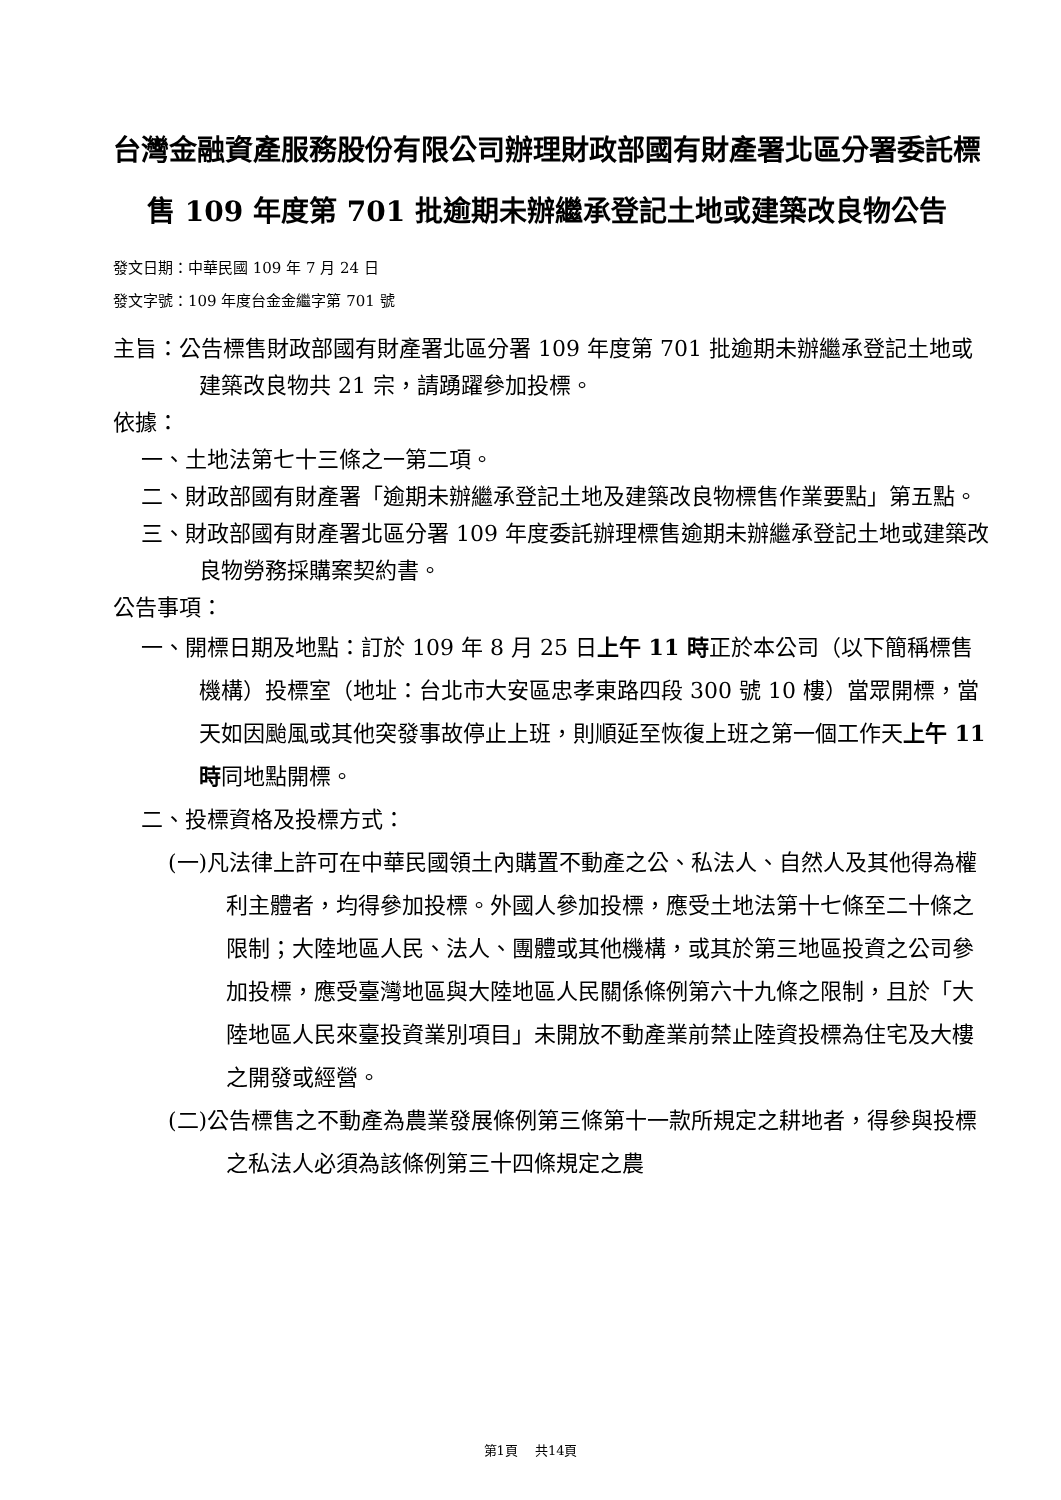台灣金融資產服務股份有限公司辦理財政部國有財產署北區分署委託標售 109 年度第 701 批逾期未辦繼承登記土地或建築改良物公告
發文日期：中華民國 109 年 7 月 24 日
發文字號：109 年度台金金繼字第 701 號
主旨：公告標售財政部國有財產署北區分署 109 年度第 701 批逾期未辦繼承登記土地或建築改良物共 21 宗，請踴躍參加投標。
依據：
一、土地法第七十三條之一第二項。
二、財政部國有財產署「逾期未辦繼承登記土地及建築改良物標售作業要點」第五點。
三、財政部國有財產署北區分署 109 年度委託辦理標售逾期未辦繼承登記土地或建築改良物勞務採購案契約書。
公告事項：
一、開標日期及地點：訂於 109 年 8 月 25 日上午 11 時正於本公司（以下簡稱標售機構）投標室（地址：台北市大安區忠孝東路四段 300 號 10 樓）當眾開標，當天如因颱風或其他突發事故停止上班，則順延至恢復上班之第一個工作天上午 11 時同地點開標。
二、投標資格及投標方式：
(一)凡法律上許可在中華民國領土內購置不動產之公、私法人、自然人及其他得為權利主體者，均得參加投標。外國人參加投標，應受土地法第十七條至二十條之限制；大陸地區人民、法人、團體或其他機構，或其於第三地區投資之公司參加投標，應受臺灣地區與大陸地區人民關係條例第六十九條之限制，且於「大陸地區人民來臺投資業別項目」未開放不動產業前禁止陸資投標為住宅及大樓之開發或經營。
(二)公告標售之不動產為農業發展條例第三條第十一款所規定之耕地者，得參與投標之私法人必須為該條例第三十四條規定之農
第1頁　 共14頁